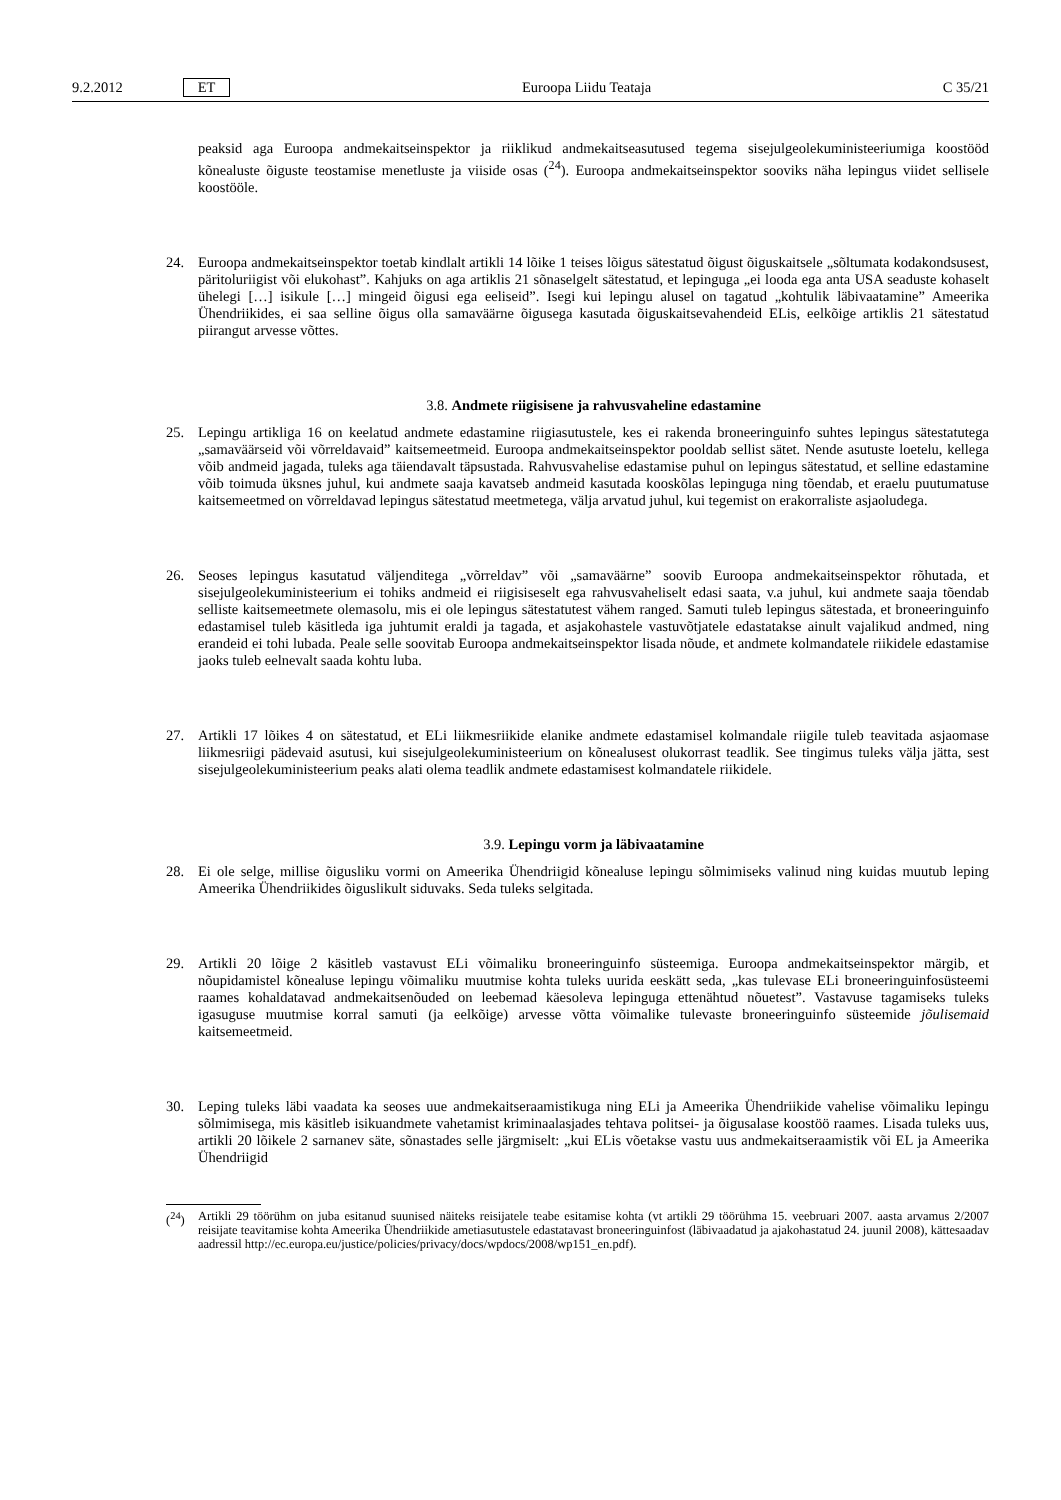9.2.2012 ET Euroopa Liidu Teataja C 35/21
peaksid aga Euroopa andmekaitseinspektor ja riiklikud andmekaitseasutused tegema sisejulgeolekuministeeriumiga koostööd kõnealuste õiguste teostamise menetluste ja viiside osas (<sup>24</sup>). Euroopa andmekaitseinspektor sooviks näha lepingus viidet sellisele koostööle.
24. Euroopa andmekaitseinspektor toetab kindlalt artikli 14 lõike 1 teises lõigus sätestatud õigust õiguskaitsele „sõltumata kodakondsusest, päritoluriigist või elukohast”. Kahjuks on aga artiklis 21 sõnaselgelt sätestatud, et lepinguga „ei looda ega anta USA seaduste kohaselt ühelegi […] isikule […] mingeid õigusi ega eeliseid”. Isegi kui lepingu alusel on tagatud „kohtulik läbivaatamine” Ameerika Ühendriikides, ei saa selline õigus olla samaväärne õigusega kasutada õiguskaitsevahendeid ELis, eelkõige artiklis 21 sätestatud piirangut arvesse võttes.
3.8. Andmete riigisisene ja rahvusvaheline edastamine
25. Lepingu artikliga 16 on keelatud andmete edastamine riigiasutustele, kes ei rakenda broneeringuinfo suhtes lepingus sätestatutega „samaväärseid või võrreldavaid” kaitsemeetmeid. Euroopa andmekaitseinspektor pooldab sellist sätet. Nende asutuste loetelu, kellega võib andmeid jagada, tuleks aga täiendavalt täpsustada. Rahvusvahelise edastamise puhul on lepingus sätestatud, et selline edastamine võib toimuda üksnes juhul, kui andmete saaja kavatseb andmeid kasutada kooskõlas lepinguga ning tõendab, et eraelu puutumatuse kaitsemeetmed on võrreldavad lepingus sätestatud meetmetega, välja arvatud juhul, kui tegemist on erakorraliste asjaoludega.
26. Seoses lepingus kasutatud väljenditega „võrreldav” või „samaväärne” soovib Euroopa andmekaitseinspektor rõhutada, et sisejulgeolekuministeerium ei tohiks andmeid ei riigisiseselt ega rahvusvaheliselt edasi saata, v.a juhul, kui andmete saaja tõendab selliste kaitsemeetmete olemasolu, mis ei ole lepingus sätestatutest vähem ranged. Samuti tuleb lepingus sätestada, et broneeringuinfo edastamisel tuleb käsitleda iga juhtumit eraldi ja tagada, et asjakohastele vastuvõtjatele edastatakse ainult vajalikud andmed, ning erandeid ei tohi lubada. Peale selle soovitab Euroopa andmekaitseinspektor lisada nõude, et andmete kolmandatele riikidele edastamise jaoks tuleb eelnevalt saada kohtu luba.
27. Artikli 17 lõikes 4 on sätestatud, et ELi liikmesriikide elanike andmete edastamisel kolmandale riigile tuleb teavitada asjaomase liikmesriigi pädevaid asutusi, kui sisejulgeolekuministeerium on kõnealusest olukorrast teadlik. See tingimus tuleks välja jätta, sest sisejulgeolekuministeerium peaks alati olema teadlik andmete edastamisest kolmandatele riikidele.
3.9. Lepingu vorm ja läbivaatamine
28. Ei ole selge, millise õigusliku vormi on Ameerika Ühendriigid kõnealuse lepingu sõlmimiseks valinud ning kuidas muutub leping Ameerika Ühendriikides õiguslikult siduvaks. Seda tuleks selgitada.
29. Artikli 20 lõige 2 käsitleb vastavust ELi võimaliku broneeringuinfo süsteemiga. Euroopa andmekaitseinspektor märgib, et nõupidamistel kõnealuse lepingu võimaliku muutmise kohta tuleks uurida eeskätt seda, „kas tulevase ELi broneeringuinfosüsteemi raames kohaldatavad andmekaitsenõuded on leebemad käesoleva lepinguga ettenähtud nõuetest”. Vastavuse tagamiseks tuleks igasuguse muutmise korral samuti (ja eelkõige) arvesse võtta võimalike tulevaste broneeringuinfo süsteemide jõulisemaid kaitsemeetmeid.
30. Leping tuleks läbi vaadata ka seoses uue andmekaitseraamistikuga ning ELi ja Ameerika Ühendriikide vahelise võimaliku lepingu sõlmimisega, mis käsitleb isikuandmete vahetamist kriminaalasjades tehtava politsei- ja õigusalase koostöö raames. Lisada tuleks uus, artikli 20 lõikele 2 sarnanev säte, sõnastades selle järgmiselt: „kui ELis võetakse vastu uus andmekaitseraamistik või EL ja Ameerika Ühendriigid
(<sup>24</sup>) Artikli 29 töörühm on juba esitanud suunised näiteks reisijatele teabe esitamise kohta (vt artikli 29 töörühma 15. veebruari 2007. aasta arvamus 2/2007 reisijate teavitamise kohta Ameerika Ühendriikide ametiasutustele edastatavast broneeringuinfost (läbivaadatud ja ajakohastatud 24. juunil 2008), kättesaadav aadressil http://ec.europa.eu/justice/policies/privacy/docs/wpdocs/2008/wp151_en.pdf).